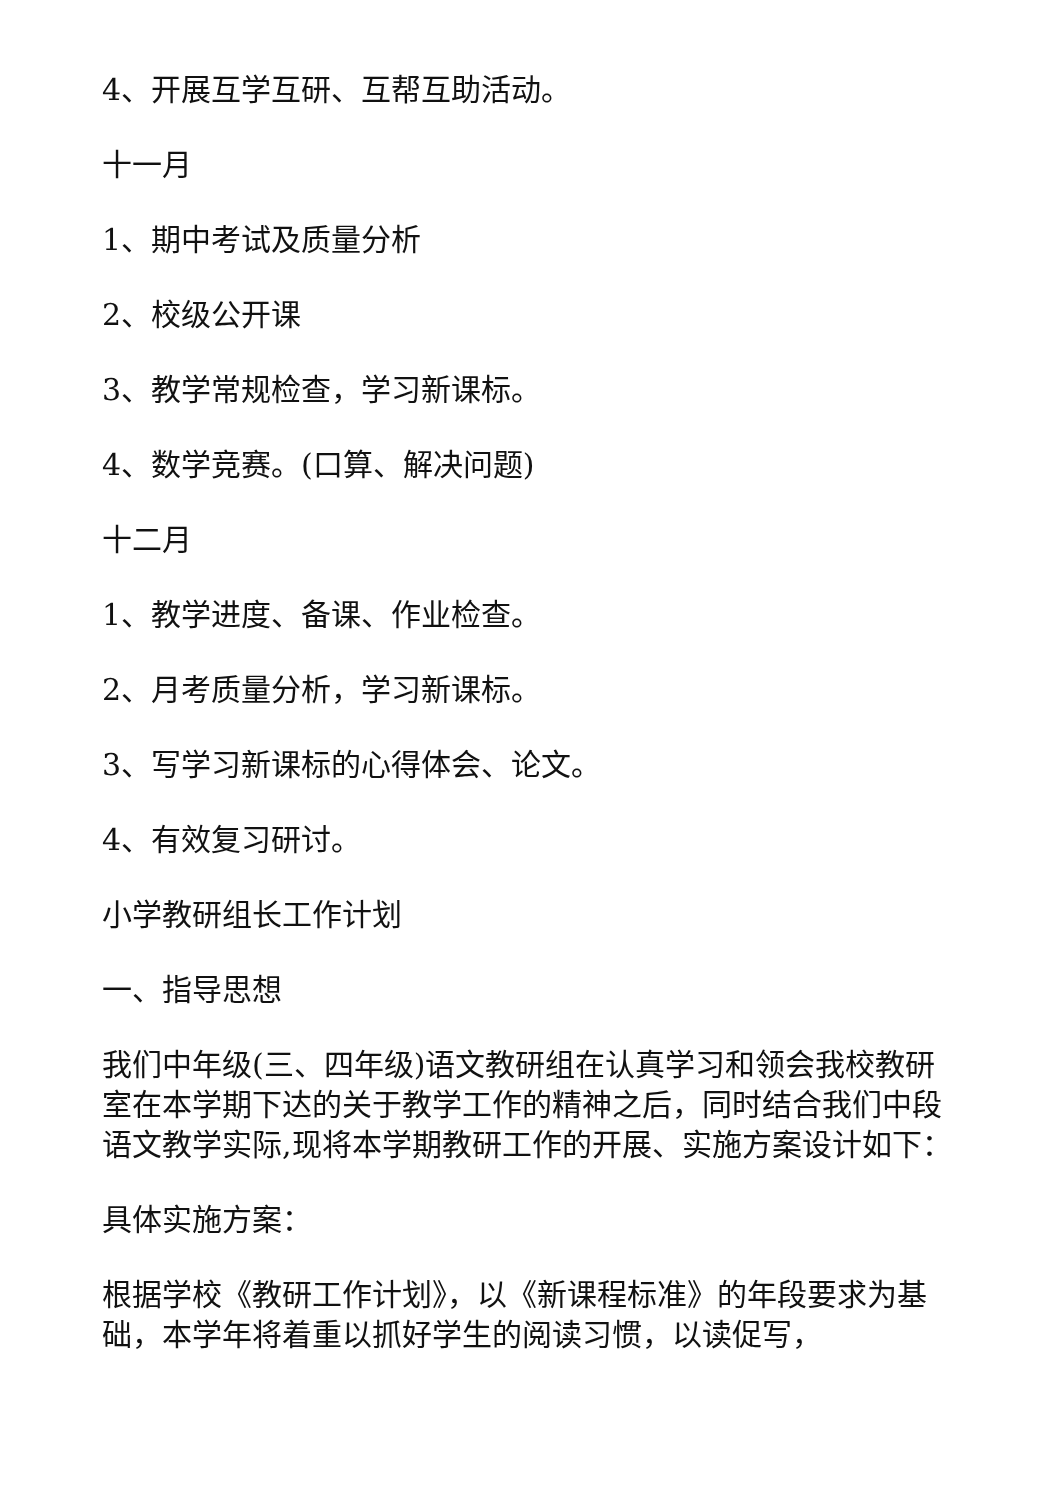4、开展互学互研、互帮互助活动。
十一月
1、期中考试及质量分析
2、校级公开课
3、教学常规检查，学习新课标。
4、数学竞赛。(口算、解决问题)
十二月
1、教学进度、备课、作业检查。
2、月考质量分析，学习新课标。
3、写学习新课标的心得体会、论文。
4、有效复习研讨。
小学教研组长工作计划
一、指导思想
我们中年级(三、四年级)语文教研组在认真学习和领会我校教研室在本学期下达的关于教学工作的精神之后，同时结合我们中段语文教学实际,现将本学期教研工作的开展、实施方案设计如下：
具体实施方案：
根据学校《教研工作计划》，以《新课程标准》的年段要求为基础，本学年将着重以抓好学生的阅读习惯，以读促写，